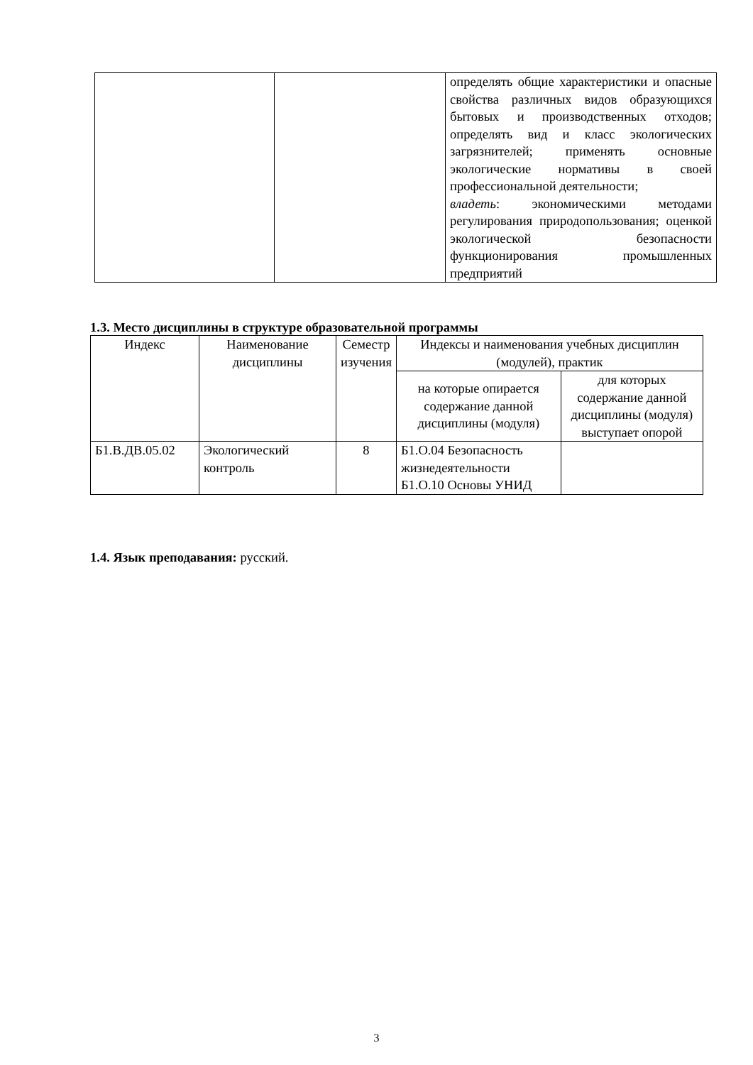| | | определять общие характеристики и опасные свойства различных видов образующихся бытовых и производственных отходов; определять вид и класс экологических загрязнителей; применять основные экологические нормативы в своей профессиональной деятельности; владеть : экономическими методами регулирования природопользования; оценкой экологической безопасности функционирования промышленных предприятий |
1.3. Место дисциплины в структуре образовательной программы
| Индекс | Наименование дисциплины | Семестр изучения | Индексы и наименования учебных дисциплин (модулей), практик | |
| --- | --- | --- | --- | --- |
| | | | на которые опирается содержание данной дисциплины (модуля) | для которых содержание данной дисциплины (модуля) выступает опорой |
| Б1.В.ДВ.05.02 | Экологический контроль | 8 | Б1.О.04 Безопасность жизнедеятельности Б1.О.10 Основы УНИД | |
1.4. Язык преподавания: русский.
3